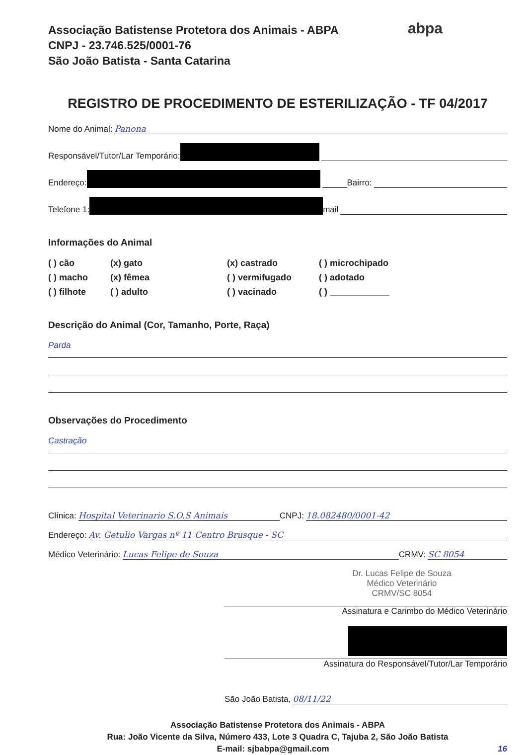Associação Batistense Protetora dos Animais - ABPA
CNPJ - 23.746.525/0001-76
São João Batista - Santa Catarina
abpa
REGISTRO DE PROCEDIMENTO DE ESTERILIZAÇÃO - TF 04/2017
Nome do Animal: Panona
Responsável/Tutor/Lar Temporário:
Endereço: Bairro:
Telefone 1: mail
Informações do Animal
( ) cão (x) gato (x) castrado ( ) microchipado ( ) macho (x) fêmea ( ) vermifugado ( ) adotado ( ) filhote ( ) adulto ( ) vacinado ( ) ____________
Descrição do Animal (Cor, Tamanho, Porte, Raça)
Parda
Observações do Procedimento
Castração
Clínica: Hospital Veterinario S.O.S Animais CNPJ: 18.082480/0001-42
Endereço: Av. Getulio Vargas nº 11 Centro Brusque - SC
Médico Veterinário: Lucas Felipe de Souza CRMV: SC 8054
Dr. Lucas Felipe de Souza
Médico Veterinário
CRMV/SC 8054
Assinatura e Carimbo do Médico Veterinário
Assinatura do Responsável/Tutor/Lar Temporário
São João Batista, 08/11/22
Associação Batistense Protetora dos Animais - ABPA
Rua: João Vicente da Silva, Número 433, Lote 3 Quadra C, Tajuba 2, São João Batista
E-mail: sjbabpa@gmail.com 16